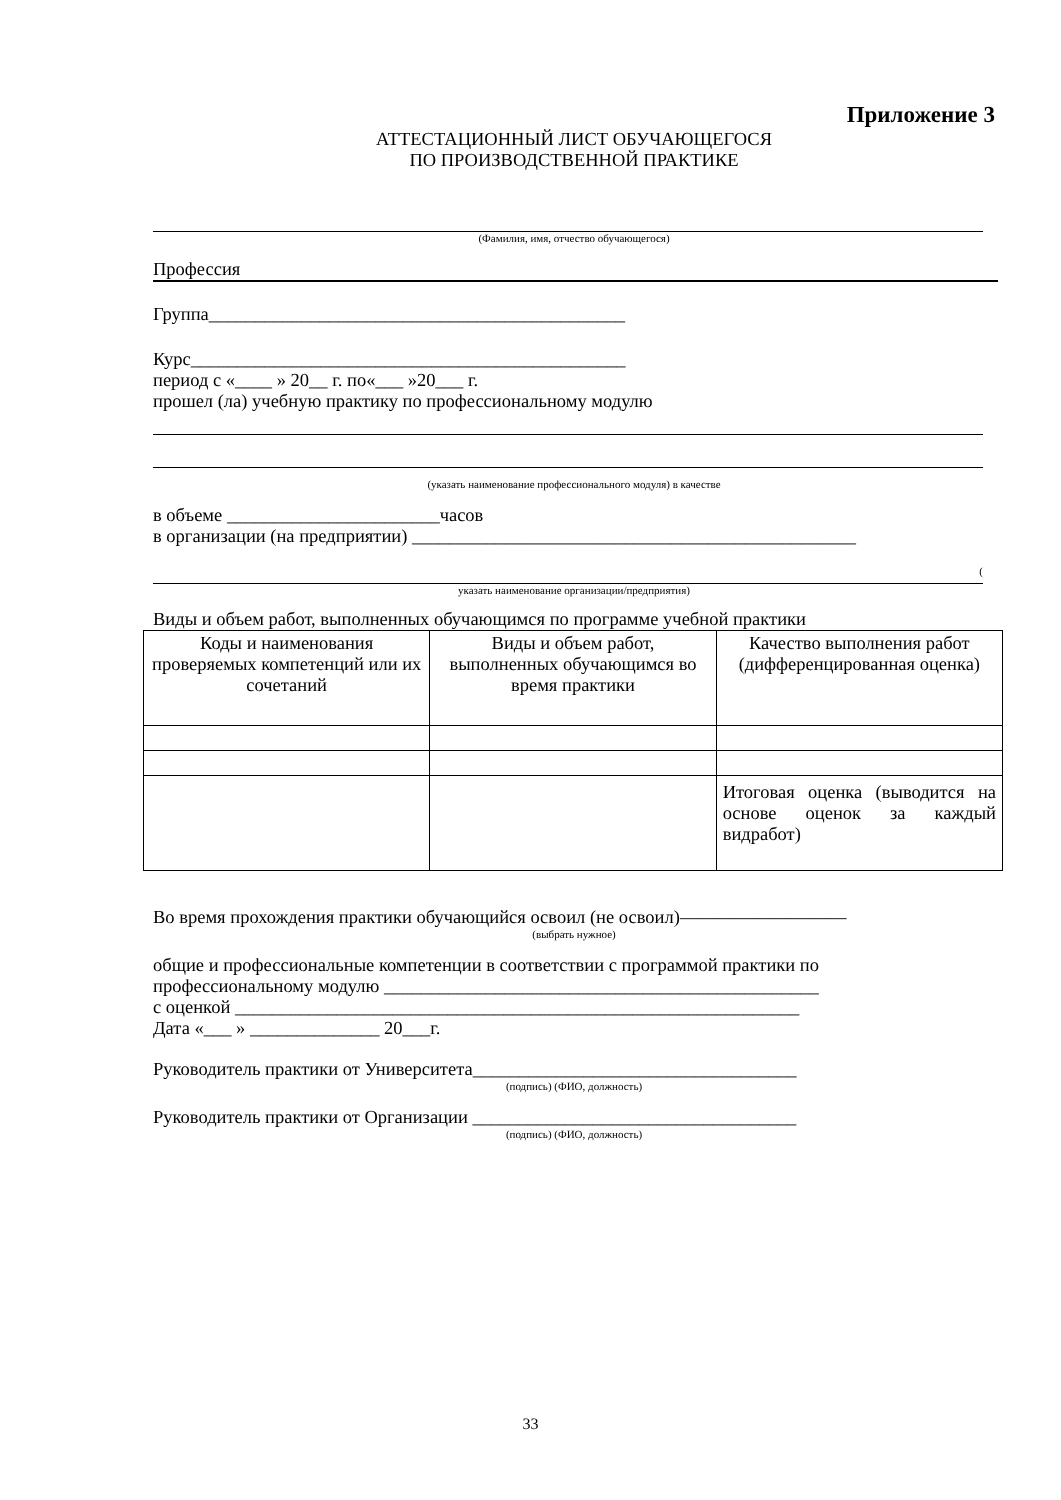Приложение 3
АТТЕСТАЦИОННЫЙ ЛИСТ ОБУЧАЮЩЕГОСЯ
ПО ПРОИЗВОДСТВЕННОЙ ПРАКТИКЕ
(Фамилия, имя, отчество обучающегося)
Профессия
Группа_____________________________________________
Курс_______________________________________________
период с «____ » 20__ г. по«___ »20___ г.
прошел (ла) учебную практику по профессиональному модулю
(указать наименование профессионального модуля) в качестве
в объеме _______________________часов
в организации (на предприятии) ________________________________________________
(
указать наименование организации/предприятия)
Виды и объем работ, выполненных обучающимся по программе учебной практики
| Коды и наименования проверяемых компетенций или их сочетаний | Виды и объем работ, выполненных обучающимся во время практики | Качество выполнения работ (дифференцированная оценка) |
| --- | --- | --- |
| | | Итоговая оценка (выводится на основе оценок за каждый видработ) |
Во время прохождения практики обучающийся освоил (не освоил)—————————
(выбрать нужное)
общие и профессиональные компетенции в соответствии с программой практики по
профессиональному модулю _______________________________________________
с оценкой _____________________________________________________________
Дата «___ » ______________ 20___г.
Руководитель практики от Университета___________________________________
(подпись) (ФИО, должность)
Руководитель практики от Организации ___________________________________
(подпись) (ФИО, должность)
33